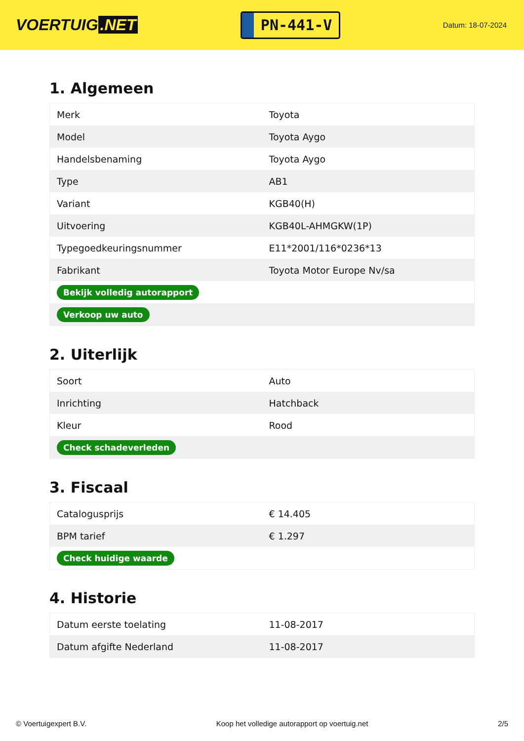VOERTUIG.NET
PN-441-V
Datum: 18-07-2024
1. Algemeen
| Merk | Toyota |
| Model | Toyota Aygo |
| Handelsbenaming | Toyota Aygo |
| Type | AB1 |
| Variant | KGB40(H) |
| Uitvoering | KGB40L-AHMGKW(1P) |
| Typegoedkeuringsnummer | E11*2001/116*0236*13 |
| Fabrikant | Toyota Motor Europe Nv/sa |
| Bekijk volledig autorapport | |
| Verkoop uw auto | |
2. Uiterlijk
| Soort | Auto |
| Inrichting | Hatchback |
| Kleur | Rood |
| Check schadeverleden | |
3. Fiscaal
| Catalogusprijs | € 14.405 |
| BPM tarief | € 1.297 |
| Check huidige waarde | |
4. Historie
| Datum eerste toelating | 11-08-2017 |
| Datum afgifte Nederland | 11-08-2017 |
© Voertuigexpert B.V. Koop het volledige autorapport op voertuig.net 2/5